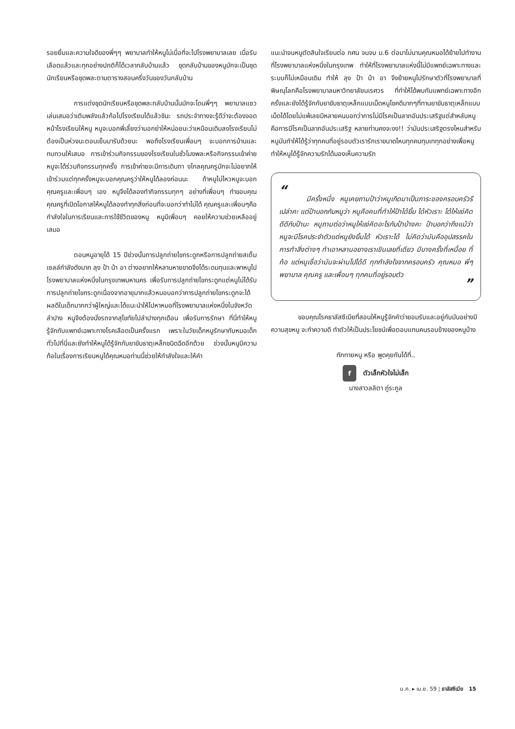รอยยิ้มและความใจดีของพี่ๆๆ พยาบาลทำให้หนูไม่เบื่อที่จะไปโรงพยาบาลเลย เมื่อรับเลือดแล้วและทุกอย่างปกติก็ได้เวลากลับบ้านแล้ว ชุดกลับบ้านของหนูมักจะเป็นชุดนักเรียนหรือชุดพละตามตารางสอนครึ่งวันของวันกลับบ้าน
การแต่งชุดนักเรียนหรือชุดพละกลับบ้านนั้นมักจะโดนพี่ๆๆ พยาบาลแซวเล่นเสมอว่าเติมพลังแล้วก้อไปโรงเรียนได้แล้วชินะ รถประจำทางจะรู้ดีว่าจะต้องจอดหน้าโรงเรียนให้หนู หนูจะบอกพี่เลี้ยงว่าบอกย่าให้หน่อยนะว่าเหมือนเดิมลงโรงเรียนไม่ต้องเป็นห่วงนะตอนเย็นมารับด้วยนะ พอถึงโรงเรียนเพื่อนๆ จะบอกการบ้านและทบทวนให้เสมอ การเข้าร่วมกิจกรรมของโรงเรียนในชั่วโมงพละหรือกิจกรรมเข้าค่ายหนูจะได้ร่วมกิจกรรมทุกครั้ง การเข้าค่ายจะมีการเดินทา งไกลคุณครูมักจะไม่อยากให้เข้าร่วมแต่ทุกครั้งหนูจะบอกคุณครูว่าให้หนูได้ลองก่อนนะ ถ้าหนูไม่ไหวหนูจะบอกคุณครูและเพื่อนๆ เอง หนูจึงได้ลองทำกิจกรรมทุกๆ อย่างที่เพื่อนๆ ทำขอบคุณคุณครูที่เปิดโอกาสให้หนูได้ลองทำทุกสิ่งก่อนที่จะบอกว่าทำไม่ได้ คุณครูและเพื่อนๆคือกำลังใจในการเรียนและการใช้ชีวิตของหนู หนูมีเพื่อนๆ คอยให้ความช่วยเหลืออยู่เสมอ
ตอนหนูอายุได้ 15 ปีช่วงนั้นการปลูกถ่ายไขกระดูกหรือการปลูกถ่ายสเต็มเซลล์กำลังดังมาก ลุง ป้า น้า อา ต่างอยากให้หลานหายขาดจึงได้ระดมทุนและพาหนูไปโรงพยาบาลแห่งหนึ่งในกรุงเทพมหานคร เพื่อรับการปลูกถ่ายไขกระดูกแต่หนูไม่ได้รับการปลูกถ่ายไขกระดูกเนื่องจากอายุมากแล้วหมอบอกว่าการปลูกถ่ายไขกระดูกจะได้ผลดีในเด็กมากกว่าผู้ใหญ่และได้แนะนำให้ไปหาหมอที่โรงพยาบาลแห่งหนึ่งในจังหวัดลำปาง หนูจึงต้องนั่งรถจากสุโขทัยไปลำปางทุกเดือน เพื่อรับการรักษา ที่นี่ทำให้หนูรู้จักกับแพทย์เฉพาะทางโรคเลือดเป็นครั้งแรก เพราะในวัยเด็กหนูรักษากับหมอเด็กทั่วไปที่นี่และยังทำให้หนูได้รู้จักกับยาขับธาตุเหล็กชนิดฉีดอีกด้วย ช่วงนั้นหนูมีความท้อในเรื่องการเรียนหนูได้คุณหมอท่านนี้ช่วยให้กำลังใจและให้คำ
แนะนำจนหนูตัดสินใจเรียนต่อ กศน จนจบ ม.6 ต่อมาไม่นานคุณหมอได้ย้ายไปทำงานที่โรงพยาบาลแห่งหนึ่งในกรุงเทพ ทำให้ที่โรงพยาบาลแห่งนี้ไม่มีแพทย์เฉพาะทางและระบบก็ไม่เหมือนเดิม ทำให้ ลุง ป้า น้า อา จึงย้ายหนูไปรักษาตัวที่โรงพยาบาลที่พิษณุโลกคือโรงพยาบาลมหาวิทยาลัยนเรศวร ที่ทำให้ได้พบกับแพทย์เฉพาะทางอีกครั้งและยังได้รู้จักกับยาขับธาตุเหล็กแบบเม็ดหนูโชคดีมากๆที่ทานยาขับธาตุเหล็กแบบเม็ดได้โดยไม่แพ้เลยมีหลายคนบอกว่าการไม่มีโรคเป็นลาภอันประเสริฐแต่สำหลับหนูคือการมีโรคเป็นลาภอันประเสริฐ หลายท่านคงจะงง!! ว่ามันประเสริฐตรงไหนสำหรับหนูมันทำให้ได้รู้ว่าทุกคนที่อยู่รอบตัวเรารักเราขนาดไหนทุกคนทุมเททุกอย่างเพื่อหนูทำให้หนูได้รู้จักความรักได้มองเห็นความรัก
“
มีครั้งหนึ่ง หนูเคยถามป้าว่าหนูเกิดมาเป็นภาระของครอบครัวรึเปล่าคะ แต่ป้าบอกกับหนูว่า หนูคือคนที่ทำให้ป้าได้ยิ้ม ได้หัวเราะ ได้ให้แง่คิดดีดีกับป้านะ หนูถามต่อว่าหนูให้แง่คิดอะไรกับป้าบ้างคะ ป้าบอกว่าถึงแม้ว่าหนูจะมีโรคประจำตัวแต่หนูยังยิ้มได้ หัวเราะได้ ไม่คิดว่ามันคืออุปสรรคในการทำสิ่งต่างๆ ทำเอาหลานอยางเราเขินเลยที่เดียว มีบางครั้งที่เหนื่อย ที่ท้อ แต่หนูเชื่อว่ามันจะผ่านไปได้ดี ทุกกำลังใจจากครอบครัว คุณหมอ พี่ๆ พยาบาล คุณครู และเพื่อนๆ ทุกคนที่อยู่รอบตัว
”
ขอบคุณโรคธาลัสซีเมียที่สอนให้หนูรู้จักคำว่ายอมรับและอยู่กับมันอย่างมีความสุขหนู จะทำความดี ทำตัวให้เป็นประโยชน์เพื่อตอบแทนคนรอบข้างของหนูบ้าง
ทักทายหนู หรือ พูดคุยกันได้ที่..
f ตัวเล็กหัวใจไม่เล็ก
นางสาวลลิตา ภู่ระกูล
ม.ค. ▸ เม.ย. 59 ¦ ธาลัสซีเมีย 15